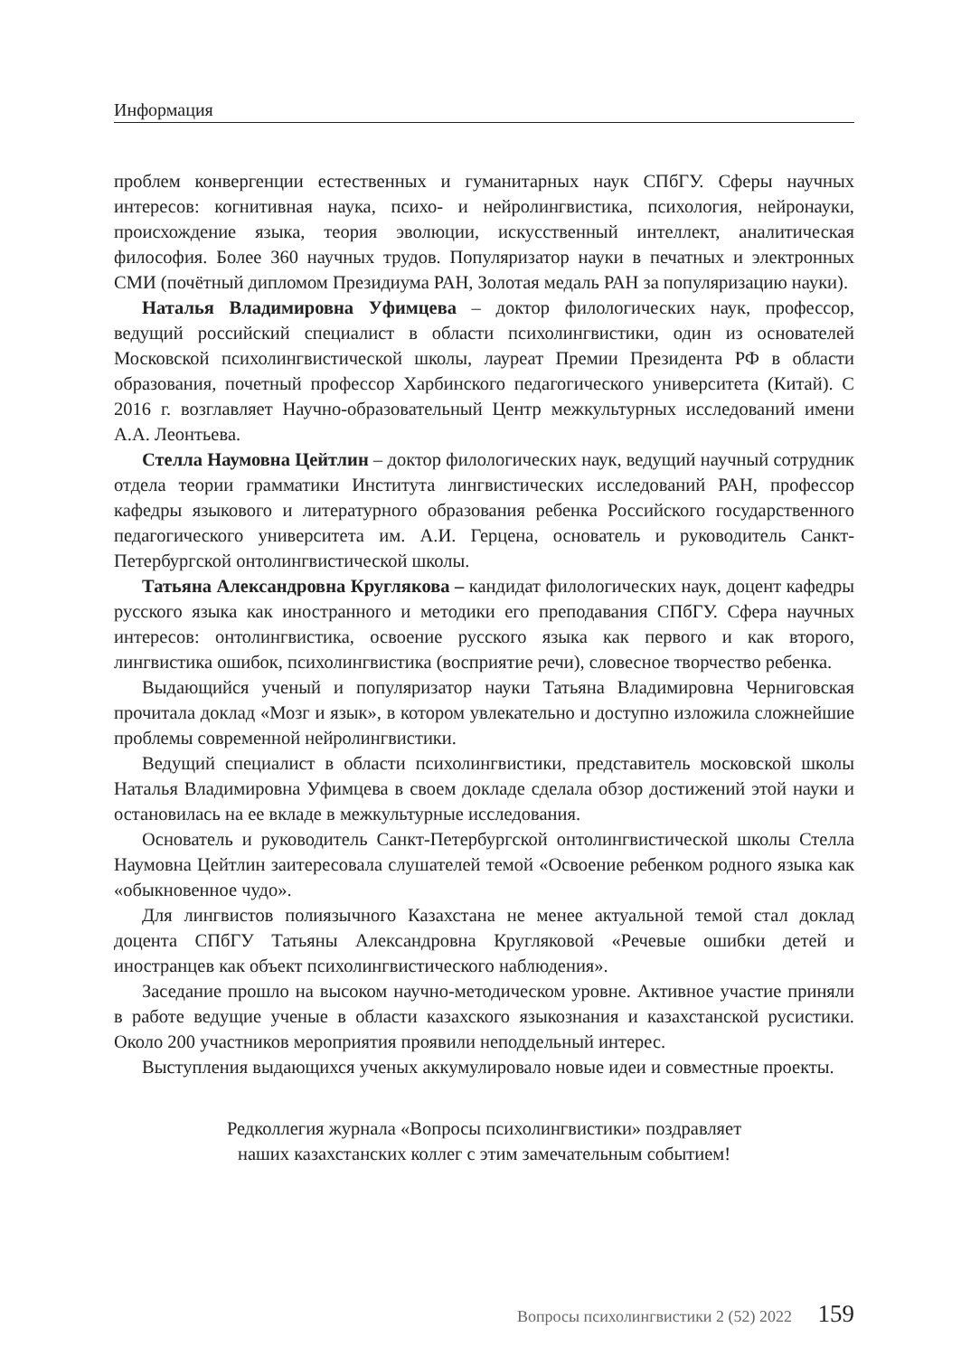Информация
проблем конвергенции естественных и гуманитарных наук СПбГУ. Сферы научных интересов: когнитивная наука, психо- и нейролингвистика, психология, нейронауки, происхождение языка, теория эволюции, искусственный интеллект, аналитическая философия. Более 360 научных трудов. Популяризатор науки в печатных и электронных СМИ (почётный дипломом Президиума РАН, Золотая медаль РАН за популяризацию науки).
Наталья Владимировна Уфимцева – доктор филологических наук, профессор, ведущий российский специалист в области психолингвистики, один из основателей Московской психолингвистической школы, лауреат Премии Президента РФ в области образования, почетный профессор Харбинского педагогического университета (Китай). С 2016 г. возглавляет Научно-образовательный Центр межкультурных исследований имени А.А. Леонтьева.
Стелла Наумовна Цейтлин – доктор филологических наук, ведущий научный сотрудник отдела теории грамматики Института лингвистических исследований РАН, профессор кафедры языкового и литературного образования ребенка Российского государственного педагогического университета им. А.И. Герцена, основатель и руководитель Санкт-Петербургской онтолингвистической школы.
Татьяна Александровна Круглякова – кандидат филологических наук, доцент кафедры русского языка как иностранного и методики его преподавания СПбГУ. Сфера научных интересов: онтолингвистика, освоение русского языка как первого и как второго, лингвистика ошибок, психолингвистика (восприятие речи), словесное творчество ребенка.
Выдающийся ученый и популяризатор науки Татьяна Владимировна Черниговская прочитала доклад «Мозг и язык», в котором увлекательно и доступно изложила сложнейшие проблемы современной нейролингвистики.
Ведущий специалист в области психолингвистики, представитель московской школы Наталья Владимировна Уфимцева в своем докладе сделала обзор достижений этой науки и остановилась на ее вкладе в межкультурные исследования.
Основатель и руководитель Санкт-Петербургской онтолингвистической школы Стелла Наумовна Цейтлин заитересовала слушателей темой «Освоение ребенком родного языка как «обыкновенное чудо».
Для лингвистов полиязычного Казахстана не менее актуальной темой стал доклад доцента СПбГУ Татьяны Александровна Кругляковой «Речевые ошибки детей и иностранцев как объект психолингвистического наблюдения».
Заседание прошло на высоком научно-методическом уровне. Активное участие приняли в работе ведущие ученые в области казахского языкознания и казахстанской русистики. Около 200 участников мероприятия проявили неподдельный интерес.
Выступления выдающихся ученых аккумулировало новые идеи и совместные проекты.
Редколлегия журнала «Вопросы психолингвистики» поздравляет
наших казахстанских коллег с этим замечательным событием!
Вопросы психолингвистики 2 (52) 2022 159